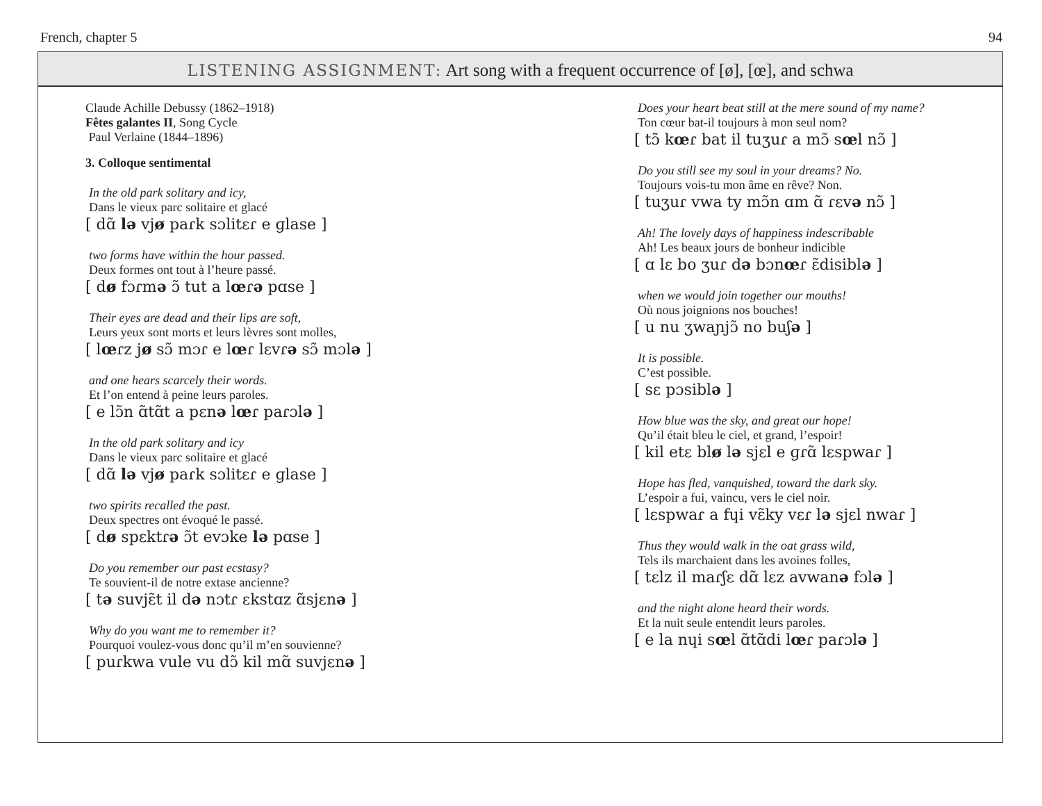French, chapter 5 94
LISTENING ASSIGNMENT: Art song with a frequent occurrence of [ø], [œ], and schwa
Claude Achille Debussy (1862–1918)
Fêtes galantes II, Song Cycle
Paul Verlaine (1844–1896)
3. Colloque sentimental
In the old park solitary and icy,
Dans le vieux parc solitaire et glacé
[ dɑ̃ lə vjø paɾk sɔlitɛɾ e ɡlase ]
two forms have within the hour passed.
Deux formes ont tout à l’heure passé.
[ dø fɔɾmə ɔ̃ tut a lœɾə pɑse ]
Their eyes are dead and their lips are soft,
Leurs yeux sont morts et leurs lèvres sont molles,
[ lœɾz jø sɔ̃ mɔɾ e lœɾ lɛvɾə sɔ̃ mɔlə ]
and one hears scarcely their words.
Et l’on entend à peine leurs paroles.
[ e lɔ̃n ɑ̃tɑ̃t a pɛnə lœɾ paɾɔlə ]
In the old park solitary and icy
Dans le vieux parc solitaire et glacé
[ dɑ̃ lə vjø paɾk sɔlitɛɾ e ɡlase ]
two spirits recalled the past.
Deux spectres ont évoqué le passé.
[ dø spɛktɾə ɔ̃t evɔke lə pɑse ]
Do you remember our past ecstasy?
Te souvient-il de notre extase ancienne?
[ tə suvjɛ̃t il də nɔtɾ ɛkstɑz ɑ̃sjɛnə ]
Why do you want me to remember it?
Pourquoi voulez-vous donc qu’il m’en souvienne?
[ puɾkwa vule vu dɔ̃ kil mɑ̃ suvjɛnə ]
Does your heart beat still at the mere sound of my name?
Ton cœur bat-il toujours à mon seul nom?
[ tɔ̃ kœɾ bat il tuʒuɾ a mɔ̃ sœl nɔ̃ ]
Do you still see my soul in your dreams? No.
Toujours vois-tu mon âme en rêve? Non.
[ tuʒuɾ vwa ty mɔ̃n ɑm ɑ̃ ɾɛvə nɔ̃ ]
Ah! The lovely days of happiness indescribable
Ah! Les beaux jours de bonheur indicible
[ ɑ lɛ bo ʒuɾ də bɔnœɾ ɛ̃disiblə ]
when we would join together our mouths!
Où nous joignions nos bouches!
[ u nu ʒwaɲjɔ̃ no buʃə ]
It is possible.
C’est possible.
[ sɛ pɔsiblə ]
How blue was the sky, and great our hope!
Qu’il était bleu le ciel, et grand, l’espoir!
[ kil etɛ blø lə sjɛl e ɡɾɑ̃ lɛspwaɾ ]
Hope has fled, vanquished, toward the dark sky.
L’espoir a fui, vaincu, vers le ciel noir.
[ lɛspwaɾ a fɥi vɛ̃ky vɛɾ lə sjɛl nwaɾ ]
Thus they would walk in the oat grass wild,
Tels ils marchaient dans les avoines folles,
[ tɛlz il maɾʃɛ dɑ̃ lɛz avwanə fɔlə ]
and the night alone heard their words.
Et la nuit seule entendit leurs paroles.
[ e la nɥi sœl ɑ̃tɑ̃di lœɾ paɾɔlə ]